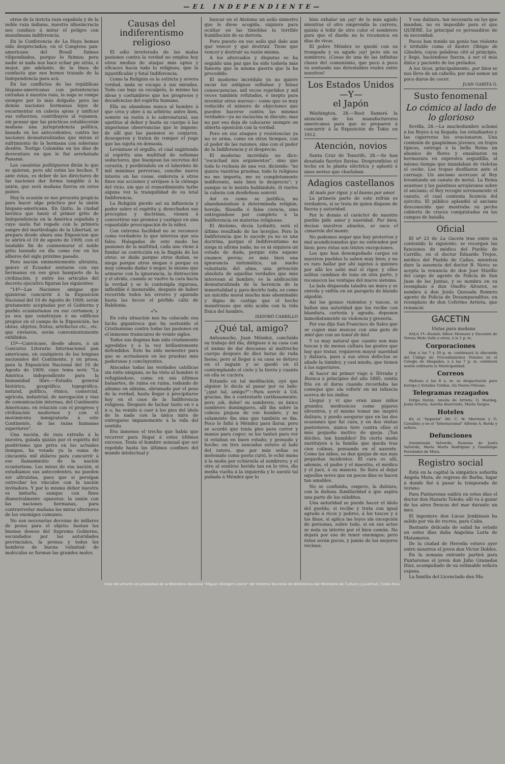—EL INDEPENDIENTE—
otros de la invicta raza española y de la noble raza indiana, nuestra idiosincracia nos conduce á mirar el peligro con musulmana indiferencia.
En la Conferencia de La Haya hemos sido despreciados; en el Congreso pan-americano del Brasil fuimos vilipendiados, porque lo fuimos; pero nadie ni nada nos hace echar pie atrás, ó mejor, pie adelante, de la línea de conducta que nos hemos trazado de la Independencia para acá.
En los conflictos de las repúblicas hispano-americanas con potentencias extrañas á nuestra raza, la soga se rompe siempre por lo más delgado; pero las demás naciones hermanas lejos de escarmentar en cabeza ajena y unificar sus esfuerzos, contribuyen al vejamen, sin pensar que las prácticas establecerán mañana una jurisprudencia política, basada en los antecedentes, contra las naciones desnaturalizadas que miran el sufrimiento de la hermana con soberano desdén. Testigo Colombia en los días de desventura en que le fué arrebatado Panamá.
Los casuistas politiqueros dirán lo que se quieran, pero ahí están los hechos. Y ante éstos, es deber de los directores de las naciones dar forma tangible á la unión, que será mañana fuerza en estos países.
Hoy la ocasión se nos presenta propicia para hacer algo práctico por la unión hispano-americana. En Quito, la ciudad heróica que lanzó el primer grito de Independencia en la América española y cuyo suelo fué regado con la primera sangre del martirologio de la Libertad, se prepara desde ahora una Exposicion que se abrirá el 10 de agosto de 1909, con el laudable fin de conmemorar el noble grito lanzado en día como ése en los albores del siglo próximo pasado.
Pero nación eminentemente altruista, quiere el Ecuador sentarse con sus hermanas en ese gran banquete de la civilización, y entre los artículos del decreto ejecutivo figuran los siguientes:
"14º—Las Naciones amigas que quisieran concurrir á la Exposición Nacional del 10 de Agosto de 1909, serán gratamente aceptadas por el Gobierno y pueblo ecuatorianos en ese certamen; y ya sea que construyan ó no edificios propios en el campo de la Exposición, las obras, objetos, frutos, artefactos etc., etc. que enviaren, serán convenientemente exhibidos.
15º—Convócase, desde ahora, á un Concurso Literario Internacional pan americano, en cualquiera de las lenguas nacionales del Continente, y en prosa, para la Exposición Nacional del 10 de Agosto de 1909, cuyo tema será: "La América independiente para la humanidad libre.—Estudio general histórico, geográfico, topográfico, natural, político, étnico, comercial, agrícola, industrial, de navegación y vías de comunicación internas, del Continente Americano, en relación con el progreso y civilización modernos y con el movimiento inmigratorio á este Continente, de las razas humanas superiores".
Una nación, de raza extraña á la nuestra, guiada quizás por el espíritu del positivismo que priva en los actuales tiempos, ha votado ya la suma de cincuenta mil dólares para concurrir á ese llamamiento de la nación ecuatoriana. Las miras de esa nación, si estudiamos sus antecedentes, no pueden ser altruístas, pues que si persigan estrechar los vínculos con la nación invitadora. Y por lo mismo deber nuestro es imitarla, aunque con fines diametralmente opuestos: la unión con las naciones hermanas, para contrarrestar mañana las miras ulteriores de los enemigos comunes.
No son necesarias decenas de millares de pesos para el objeto: bastan los buenos deseos del Supremo Gobierno, secundados por las autoridades provinciales, la prensa y todos los hombres de buena voluntad: de moléculas se forman las grandes moles.
Causas del indiferentismo religioso
El odio inveterado de las malas pasiones contra la verdad no emplea hoy otros medios de ataque más aptos y eficaces hacia todo lo religioso, que la injustificable y fatal Indiferencia.
Como la Religión es la estricta y severa verdad, nada se escapa á sus miradas. Todo cae bajo su escalpelo, lo mismo las ideas y costumbres que los progresos y decadencias del espíritu humano.
Ella no abandona nunca al hombre á que crea y obre á su arbitrio; antes bien, somete su razón á lo sobrenatural, sus apetitos al deber y hasta su cuerpo á las imperiosas observancias que le impone; de allí que las pasiones se conjuren, desesperen y traten de romper el yugo que las sujeta en demasía.
Levántase el orgullo, el cual sugiriendo al espíritu una multitud de sofismas seductores, que lisonjean los secretos del corazón, y perdiéndolo en el laberinto de mil máximas perversas, concibe nuevo interés en las cosas, endereza á otros fines sus acciones y arrójase á la ciénaga del vicio, sin que el remordimiento turbe alguna vez la tranquilidad de su letal Indiferencia.
La Religión pierde así su influencia y poder sobre el espíritu y, desechados sus preceptos y doctrinas, vienen á convertirse sus premios y castigos en una espantable preocupación de la niñez.
Con extrema facilidad no se reconoce como verdadero lo que interesa que sea falso. Halagadas de este modo las pasiones de la multitud, cada uno viene á fundar su convicción en la fingida de los otros: se duda porque otros dudan, se niega porque otros niegan ó porque es muy cómodo dudar ó negar, lo mismo que armarse con la ignorancia, la distracción y el olvido, cuando se vuelve la cara hacia la verdad y se le contempla rigurosa, inflexible é inexorable, después de haber recorrido todos los errores y apurado hasta las heces el pérfido cáliz de Babilonia.
*<sup>*</sup>*
En esta situación nos ha colocado esa lucha gigantesca que ha sostenido el Cristianismo contra todas las pasiones en el inmenso transcurso de veinte siglos.
Todos sus dogmas han sido crudamente agredidos y á la vez brillantemente defendidos. Esto ha sido menester para que se acrisolasen en las pruebas más poderosas y concluyentes.
Atacadas todas las verdades católicas sin éxito ninguno, se ha visto al hombre ir refugiándose, como en sus últimos baluartes, de ruina en ruina, rodando de abismo en abismo, abrumado por el peso de la verdad, hasta llegar á precipitarse hoy en el caos de la Indiferencia religiosa. Después de luchar tanto en v a n o, ha venido á caer á los pies del ídolo de la nada con la única mira de entregarse impunemente á la vida del sentido.
Era inmenso el trecho que había que recorrer para llegar á estos últimos excesos. Tenía el hombre sensual que ser repelido hasta los últimos confines del mundo intelectual y
buscar en el Ateísmo un asilo siniestro que le diese acogida, siquiera para ocultar en las tinieblas la terrible humillación de su derrota.
Pero puesto en ese asilo qué dale aun qué vencer y qué destruir. Tiene que vencer y destruir su razón misma.
A los altercados y disputas se ha seguido una paz que ha sido todavía más funesta que la misma guerra que la ha precedido.
El moderno incrédulo ya no quiere sacar los antiguos sofismas y falsas consecuencias, mil veces repetidos y mil veces también refutados, é inepto para inventar otros nuevos— como que es muy reducido el número de objeciones que pueden hacerse contra las mismas verdades—ya no raciocina ni discute; mas no por eso deja de colocarse siempre en abierta oposición con la verdad.
Pero en sus ataques y resistencias ya no se arma, como en otros tiempos, con el poder de las razones, sino con el poder de la Indiferencia y el desprecio.
El moderno incrédulo no dice: "escuchad mis argumentos", sino que todo lo rechaza de una vez, diciendo: "no quiero vuestras pruebas, todo lo religioso no me importa, me es completamente indiferente, más bien lo desprecio"; y aunque se le insista hablándole, él vuelve la cabeza con desdeñoso sonreir.
Así es como se justifica, no abandonándose á determinada religión, herejía, filosofía ó falsa ciencia, sino entregándose por completo á la Indiferencia en materias religiosas.
El Ateísmo, decía Leibnitz, será el último resultado de las herejías. Pero la Indiferencia que le sucede ya no es una doctrina, porque el Indiferentismo no niega ni afirma nada; no es ni siquiera un estado de duda, porque ésta supone examen previo; es más bien una ignorancia sistemática, un sueño voluntario del alma, una privación absoluta de aquellas verdades que más interesan al hombre; es la abdicación desnaturalizada de la herencia de la inmortalidad y, para decirlo todo, es como un suicidio moral mucho más abominable y digno de castigo que el hecho monstruoso que sólo acaba con la vida física del hombre.
ISIDORO CARRILLO
¿Qué tal, amigo?
Anteanoche, Juan Méndez, concluído su trabajo del día, dirigiose á su casa con el ánimo de dar descanso al maltrecho cuerpo después de diez horas de ruda faena; pero al llegar á su casa se detuvo en el zaguán y se quedó en él contemplando el cielo y la tierra y cuanto en ella se cuciera.
Estando en tal meditación, oyó que alguien le decía al pasar por su lado: "¿qué tal, amigo?"—Para servir á Ud, gracias, iba á contestarle cariñosamente; pero ¡oh, dolor! su sombrero, su único sombrero dominguero, allí iba sobre la cabeza piojosa de ese hombre, y no solamente iba sino que también se iba. Poco le faltó á Méndez para llorar, pero se acordó que tenía pies para correr y manos para coger; se los tanteó para ver si estaban en buen estado; y pensado y hecho: en tres zancadas estuvo al lado del ratero, que por más señas es melenudo como poeta cursi, le echó mano á la moña por echársela al sombrero; y el otro al sentirse herido tan en lo vivo, dio media vuelta á la izquierda y le asestó tal puñada á Méndez que lo
hizo exhalar un ¡ay! de lo más agudo mientras el otro emprendía la carrera, quizás á teñir de otro color el sombrero para que el dueño no lo reconozca en días de vivos.
El pobre Méndez se quedó con su trompada y su agudo ¡ay! pero sin su sombrero. ¡Cosas de una de las infinitas clases del comunismo, que poco á poco va sentando sus detestables reales entre nosotros!
Los Estados Unidos
—Y—
el Japón
Wáshington, 28.—Root llamará la atención de los manufactureros americanos para que se preparen á concurrir á la Exposición de Tokio en 1912.
Atención, novios
Santa Cruz de Tenerife, 28.—Se han desatado fuertes lluvias. Desprendióse el techo en la planta eléctrica y aplastó á unos novios que charlaban.
Adagios castellanos
Al malo por rigor, y al bueno por amor.
La primera parte de este refrán es verdadera, si se trata de quien dispone de fuerza y autoridad.
Por lo demás el carácter de nuestro pueblo pide amor y suavidad. Por bien, decían nuestros abuelos, se saca el cimarrón del monte.
No podemos negar que hay protervos y mal acondicionados que no entienden por bien; pero éstas son tristes excepciones.
Los que han desempeñado cargos en nuestros pueblos lo saben muy bien; y no es raro hallar por ahí sujetos á quienes por allá les salió mal el rigor, y ellos solitos cambian de tono en otra parte, y reconocen las ventajas del nuevo sistema.
La bala disparada taladra un muro y se enreda y enfría en un parapeto de blando algodón.
Así los genios violentos y toscos, si hallan una autoridad que los recibe con blandura, cortesía y agrado, deponen inmediatamente su violencia y grosería.
Por eso dijo San Francisco de Sales que se cogen más moscas con una gota de miel que con un tonel de hiel.
Y es muy natural que cuanto son más toscas y de menos cultura las gentes que hay que tratar, requieren mayor suavidad y dulzura, pues á sus otros defectos se añade la timidez, y casi miedo, que tienen á los superiores.
Al hacer mi primer viaje á Térraba y Boruca á principios del año 1885, sentía frío en el dorso cuando recordaba las consejas que oía referir en mi infancia acerca de los indios.
Llegué y ví que eran unos niños grandes, medrosicos como pájaros silvestres, y el mismo temor me inspiró dulzura, y puedo asegurar que en las dos ocasiones que fuí cura, y en dos visitas posteriores, nunca tuve contra ellos el más pequeño motivo de queja. ¡Tan dóciles, tan humildes! En cierto modo sustituyen á la familia que queda tras cien colinas, pensando en el ausente. Como los niños, os dan quejas de sus más pequeños incidentes. El cura es allí, además, el padre y el maestro, el médico y el juez, á su manera. Se llora al dejar aquellos seres que en pocos días se hacen tan amables.
No se confunda, empero, la dulzura, con la dañosa familiaridad á que aspira una parte de los súbditos.
Una autoridad se puede hacer el ídolo del pueblo, si recibe y trata con igual agrado á ricos y pobres, á los toscos y á los finos, si aplica las leyes sin excepción de personas, sobre todo, si en sus actos se nota su interés por el bien común. No dejará por eso de tener enemigos; pero éstos serán pocos, y jamás de los mejores vecinos.
Y esa dulzura, tan necesaria en los que mandan, no es imposible para el que QUIERE. Lo principal es persuadirse de su necesidad.
Pocos han tenido un genio tan violento é irritable como el ilustre Obispo de Ginebra, cuyas palabras cité al principio, y llegó, haciéndose fuerza, á ser el más dulce y paciente de los prelados.
A los ticos, principalmente, por bien se nos lleva de un cabello; por mal somos un poco duros de cocer.
JUAN GARITA G.
Susto fenomenal
Lo cómico al lado de lo glorioso
Sevilla, 28.—La muchedumbre aclamó á los Reyes á su llegada; los estudiantes y las cigarreras los ovacionaron. Una comisión de guapísimas jóvenes, en trajes típicos, entregó á la bella Reina un abanico de flores y ensalzaron su hermosura en expresiva seguidilla, al mismo tiempo que inundaban de violetas el coche. Las tropas desfilaron ante el carruaje. Un anciano acercose al Rey levantando un canuto de metal. La Reina asustose y los palatinos arrojáronse sobre el anciano; el Rey recogió serenamente el canuto, el cual contenía licencia del ejército. El público aplaudió al anciano desconocido que mostraba su pecho cubierto de cruces conquistadas en los campos de batalla.
Oficial
El nº 23 de La Gaceta trae entre su contenido lo siguiente: se recargan las funciones de médico del Pueblo de Carrillo, en el doctor Eduardo Trejos, médico del Pueblo de Cañas, mientras dure la ausencia del doctor B. Novo; se acepta la renuncia de don José Murillo del cargo de agente de Policía de San Juan de las Juntas, y se nombra en su reemplazo á don Onofre Alvarez, se nombra á don Jesús Quesada Romero agente de Policía de Desamparaditos, en reemplazo de don Ceferino Arrieta, que renunció.
GACETIN
Vistas para mañana
SALA 1ª—Ramón Alfaro Meneses y Sucesión de Teresa Mata Valle y otros, á la 1 p. m.
Corporaciones
Hoy á las 7 y 30 p. m. continuará la discusión del Código de Procedimientos Penales en el Colegio de Abogados, y á las 7 p. m. celebrará sesión ordinaria la Municipalidad.
Correos
Mañana á las 8 a. m. se despacharán para Europa y Estados Unidos, vía Nueva Orleans.
Telegramas rezagados
Felipa Durán, Amelia de Arrieta, G. Mardeg, Jesús Artavia, Aurelia Baurruete, Marta Vargas.
Hoteles
En el "Imperial" Mr. C. W. Morrison y G. Cavallini; y en el "Internacional" Alfredo A. Borda y señora.
Defunciones
Innominada Valverde, Ramona de Jesús Valverde, María Marta Rodríguez y Guadalupe Fernández de Mora.
Registro social
Está en la capital la simpática señorita Angela Mora, de regreso de Barba, lugar á donde fué á pasar la temporada de verano.
Para Puntarenas saldrá en estos días el doctor don Nazario Toledo; allí va á gozar de los aires frescos del mar durante un mes.
El ingeniero don Lucas Jenkinson ha salido por vía de recreo, para Cuba.
Bastante delicada de salud ha estado en estos días doña Angelina Loría de Matamoros.
De la ciudad de Heredia estuvo ayer entre nosotros el joven don Víctor Dobles.
En la semana entrante partirá para Puntarenas el joven don Julio Granados Díaz, acompañado de su estimable señora esposa.
La familia del Licenciado don Ma-
Este documento es propiedad de la Biblioteca Nacional "Miguel Obregón Lizano" del Sistema Nacional de Bibliotecas del Ministerio de Cultura y Juventud, Costa Rica.